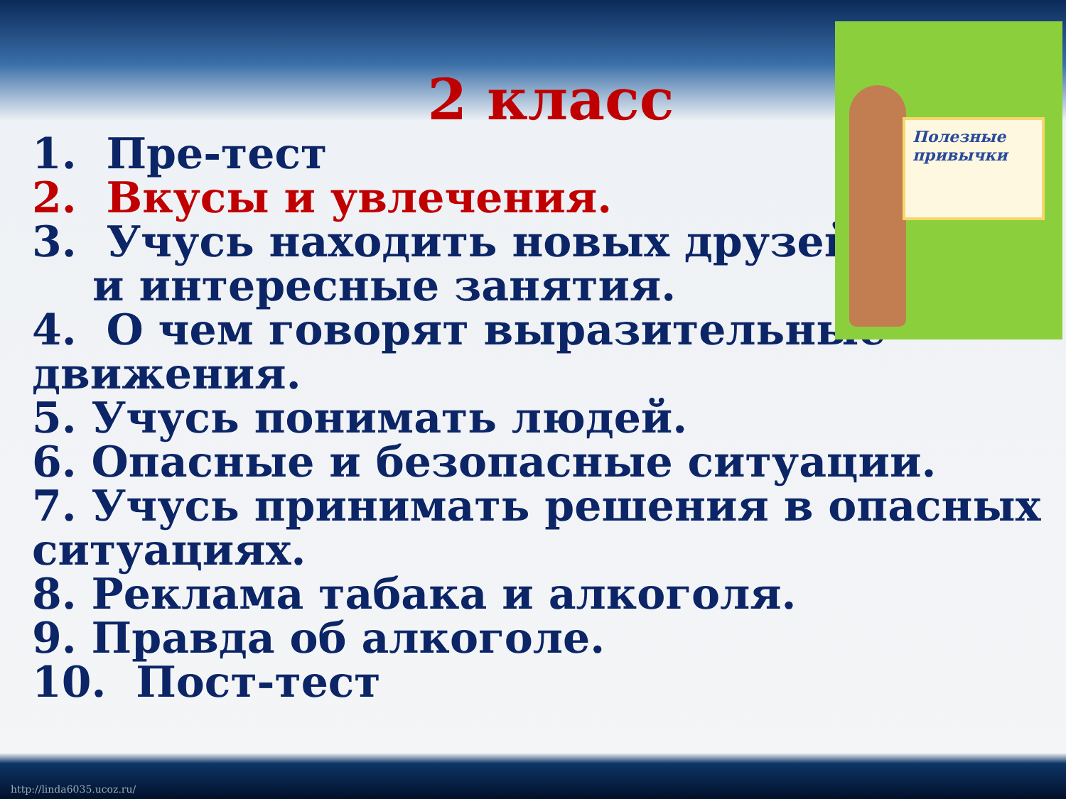Полезные привычки
2 класс
1. Пре-тест
2. Вкусы и увлечения.
3. Учусь находить новых друзей
и интересные занятия.
4. О чем говорят выразительные движения.
5. Учусь понимать людей.
6. Опасные и безопасные ситуации.
7. Учусь принимать решения в опасных ситуациях.
8. Реклама табака и алкоголя.
9. Правда об алкоголе.
10. Пост-тест
http://linda6035.ucoz.ru/